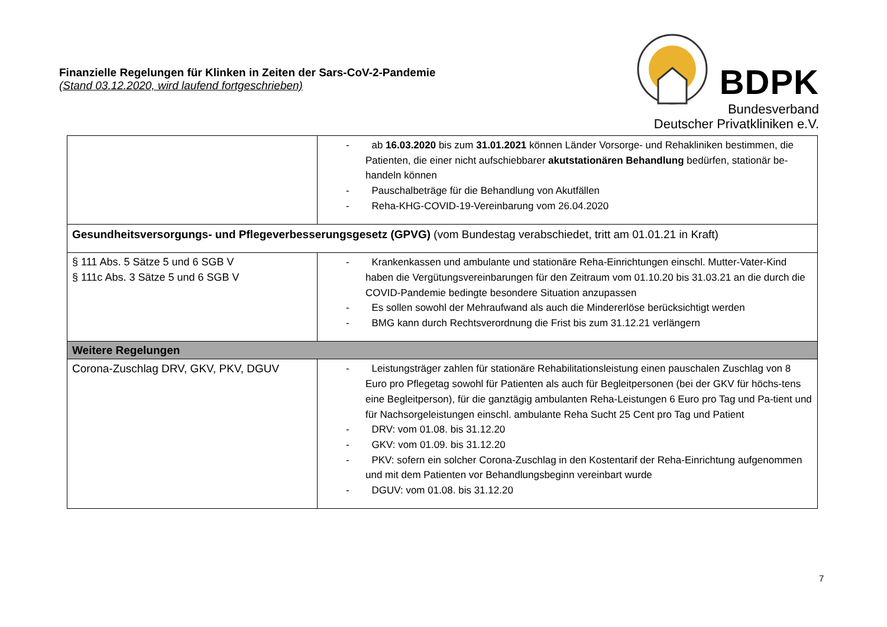Finanzielle Regelungen für Klinken in Zeiten der Sars-CoV-2-Pandemie
(Stand 03.12.2020, wird laufend fortgeschrieben)
BDPK
Bundesverband
Deutscher Privatkliniken e.V.
| | - ab 16.03.2020 bis zum 31.01.2021 können Länder Vorsorge- und Rehakliniken bestimmen, die Patienten, die einer nicht aufschiebbarer akutstationären Behandlung bedürfen, stationär be-handeln können - Pauschalbeträge für die Behandlung von Akutfällen - Reha-KHG-COVID-19-Vereinbarung vom 26.04.2020 |
| Gesundheitsversorgungs- und Pflegeverbesserungsgesetz (GPVG) (vom Bundestag verabschiedet, tritt am 01.01.21 in Kraft) | |
| § 111 Abs. 5 Sätze 5 und 6 SGB V § 111c Abs. 3 Sätze 5 und 6 SGB V | - Krankenkassen und ambulante und stationäre Reha-Einrichtungen einschl. Mutter-Vater-Kind haben die Vergütungsvereinbarungen für den Zeitraum vom 01.10.20 bis 31.03.21 an die durch die COVID-Pandemie bedingte besondere Situation anzupassen - Es sollen sowohl der Mehraufwand als auch die Mindererlöse berücksichtigt werden - BMG kann durch Rechtsverordnung die Frist bis zum 31.12.21 verlängern |
| Weitere Regelungen | |
| Corona-Zuschlag DRV, GKV, PKV, DGUV | - Leistungsträger zahlen für stationäre Rehabilitationsleistung einen pauschalen Zuschlag von 8 Euro pro Pflegetag sowohl für Patienten als auch für Begleitpersonen (bei der GKV für höchs-tens eine Begleitperson), für die ganztägig ambulanten Reha-Leistungen 6 Euro pro Tag und Pa-tient und für Nachsorgeleistungen einschl. ambulante Reha Sucht 25 Cent pro Tag und Patient - DRV: vom 01.08. bis 31.12.20 - GKV: vom 01.09. bis 31.12.20 - PKV: sofern ein solcher Corona-Zuschlag in den Kostentarif der Reha-Einrichtung aufgenommen und mit dem Patienten vor Behandlungsbeginn vereinbart wurde - DGUV: vom 01.08. bis 31.12.20 |
7